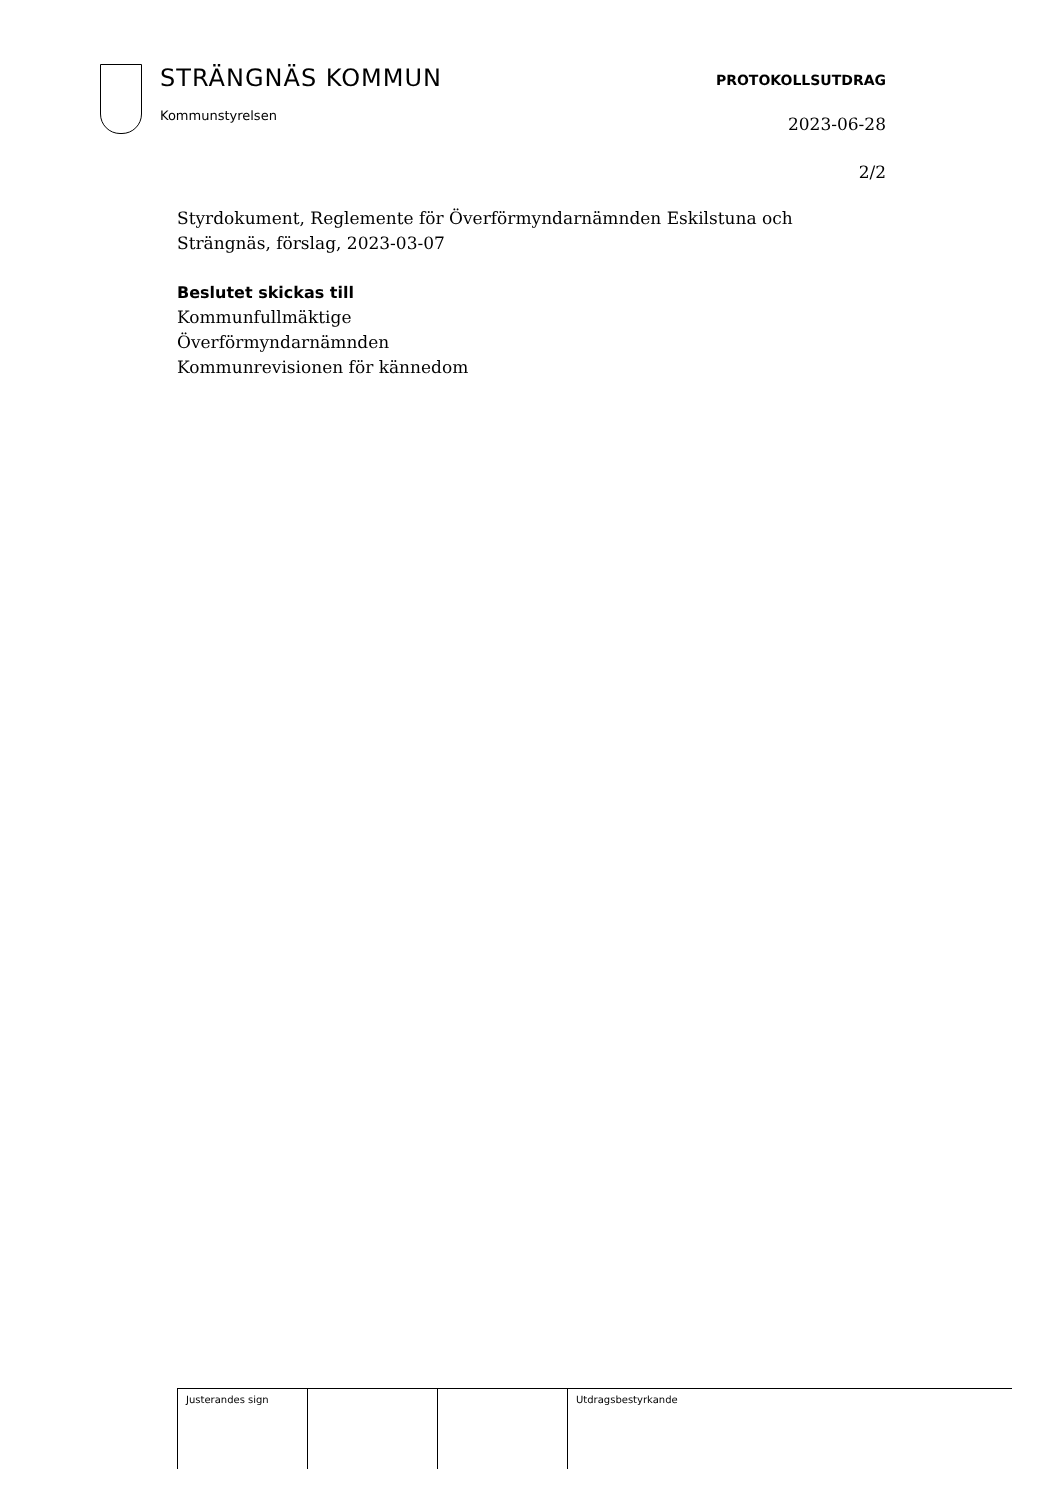STRÄNGNÄS KOMMUN
Kommunstyrelsen
PROTOKOLLSUTDRAG
2023-06-28
2/2
Styrdokument, Reglemente för Överförmyndarnämnden Eskilstuna och
Strängnäs, förslag, 2023-03-07
Beslutet skickas till
Kommunfullmäktige
Överförmyndarnämnden
Kommunrevisionen för kännedom
| Justerandes sign | | | Utdragsbestyrkande |